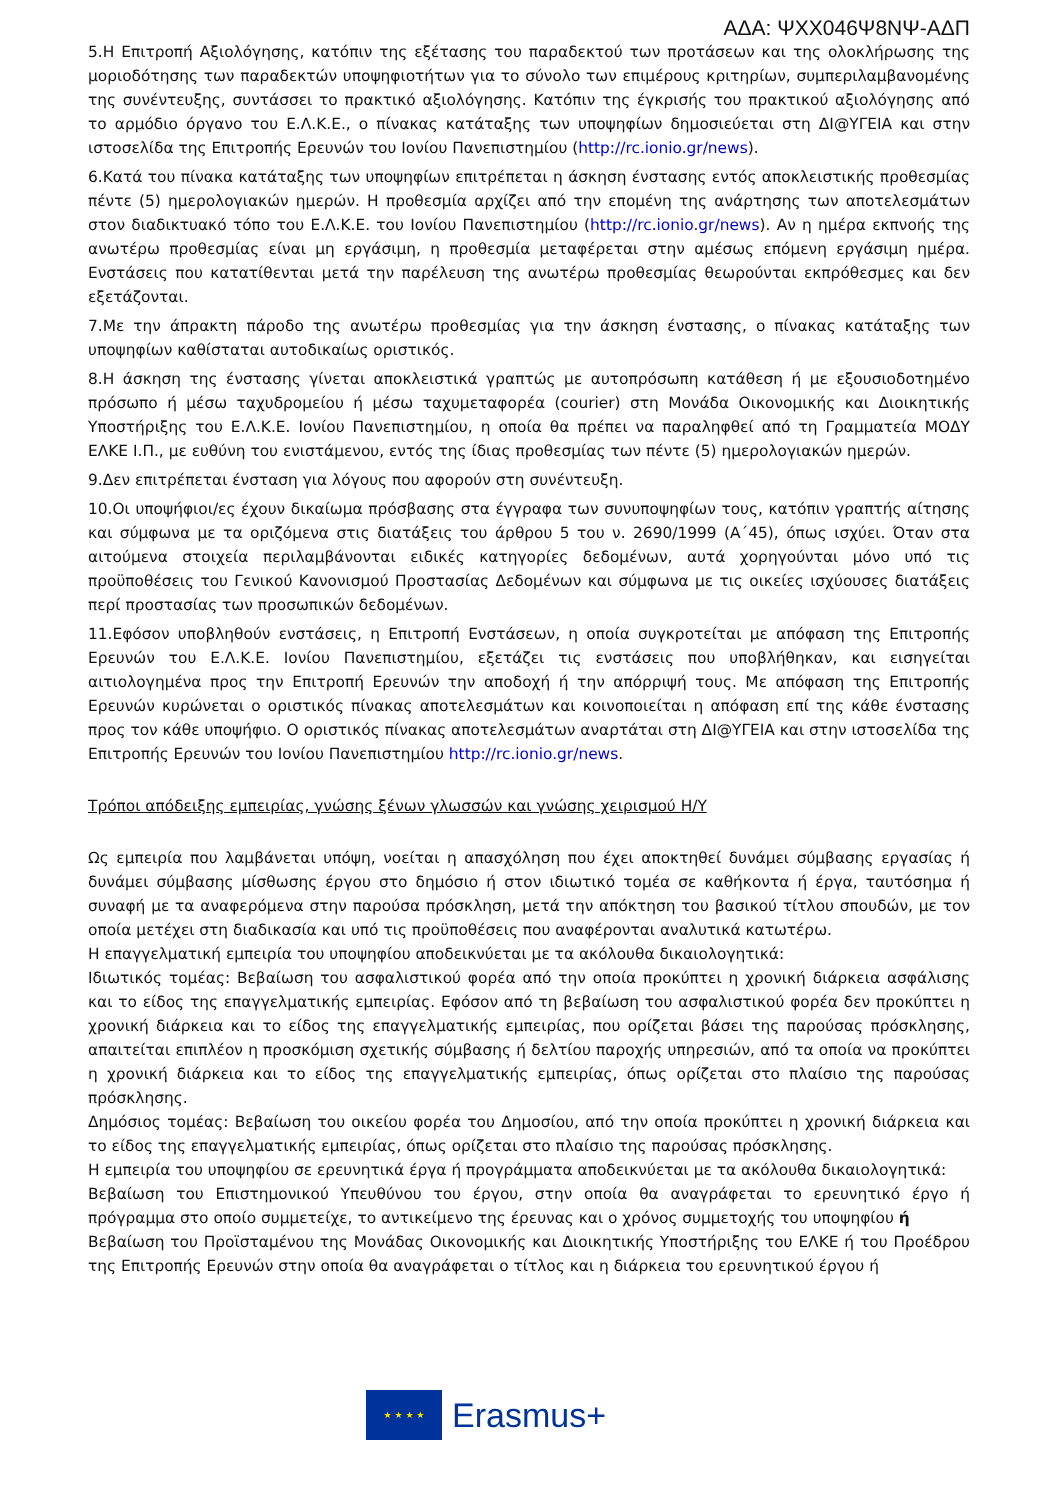ΑΔΑ: ΨΧΧ046Ψ8ΝΨ-ΑΔΠ
5.Η Επιτροπή Αξιολόγησης, κατόπιν της εξέτασης του παραδεκτού των προτάσεων και της ολοκλήρωσης της μοριοδότησης των παραδεκτών υποψηφιοτήτων για το σύνολο των επιμέρους κριτηρίων, συμπεριλαμβανομένης της συνέντευξης, συντάσσει το πρακτικό αξιολόγησης. Κατόπιν της έγκρισής του πρακτικού αξιολόγησης από το αρμόδιο όργανο του Ε.Λ.Κ.Ε., ο πίνακας κατάταξης των υποψηφίων δημοσιεύεται στη ΔΙ@ΥΓΕΙΑ και στην ιστοσελίδα της Επιτροπής Ερευνών του Ιονίου Πανεπιστημίου (http://rc.ionio.gr/news).
6.Κατά του πίνακα κατάταξης των υποψηφίων επιτρέπεται η άσκηση ένστασης εντός αποκλειστικής προθεσμίας πέντε (5) ημερολογιακών ημερών. Η προθεσμία αρχίζει από την επομένη της ανάρτησης των αποτελεσμάτων στον διαδικτυακό τόπο του Ε.Λ.Κ.Ε. του Ιονίου Πανεπιστημίου (http://rc.ionio.gr/news). Αν η ημέρα εκπνοής της ανωτέρω προθεσμίας είναι μη εργάσιμη, η προθεσμία μεταφέρεται στην αμέσως επόμενη εργάσιμη ημέρα. Ενστάσεις που κατατίθενται μετά την παρέλευση της ανωτέρω προθεσμίας θεωρούνται εκπρόθεσμες και δεν εξετάζονται.
7.Με την άπρακτη πάροδο της ανωτέρω προθεσμίας για την άσκηση ένστασης, ο πίνακας κατάταξης των υποψηφίων καθίσταται αυτοδικαίως οριστικός.
8.Η άσκηση της ένστασης γίνεται αποκλειστικά γραπτώς με αυτοπρόσωπη κατάθεση ή με εξουσιοδοτημένο πρόσωπο ή μέσω ταχυδρομείου ή μέσω ταχυμεταφορέα (courier) στη Μονάδα Οικονομικής και Διοικητικής Υποστήριξης του Ε.Λ.Κ.Ε. Ιονίου Πανεπιστημίου, η οποία θα πρέπει να παραληφθεί από τη Γραμματεία ΜΟΔΥ ΕΛΚΕ Ι.Π., με ευθύνη του ενιστάμενου, εντός της ίδιας προθεσμίας των πέντε (5) ημερολογιακών ημερών.
9.Δεν επιτρέπεται ένσταση για λόγους που αφορούν στη συνέντευξη.
10.Οι υποψήφιοι/ες έχουν δικαίωμα πρόσβασης στα έγγραφα των συνυποψηφίων τους, κατόπιν γραπτής αίτησης και σύμφωνα με τα οριζόμενα στις διατάξεις του άρθρου 5 του ν. 2690/1999 (Α΄45), όπως ισχύει. Όταν στα αιτούμενα στοιχεία περιλαμβάνονται ειδικές κατηγορίες δεδομένων, αυτά χορηγούνται μόνο υπό τις προϋποθέσεις του Γενικού Κανονισμού Προστασίας Δεδομένων και σύμφωνα με τις οικείες ισχύουσες διατάξεις περί προστασίας των προσωπικών δεδομένων.
11.Εφόσον υποβληθούν ενστάσεις, η Επιτροπή Ενστάσεων, η οποία συγκροτείται με απόφαση της Επιτροπής Ερευνών του Ε.Λ.Κ.Ε. Ιονίου Πανεπιστημίου, εξετάζει τις ενστάσεις που υποβλήθηκαν, και εισηγείται αιτιολογημένα προς την Επιτροπή Ερευνών την αποδοχή ή την απόρριψή τους. Με απόφαση της Επιτροπής Ερευνών κυρώνεται ο οριστικός πίνακας αποτελεσμάτων και κοινοποιείται η απόφαση επί της κάθε ένστασης προς τον κάθε υποψήφιο. Ο οριστικός πίνακας αποτελεσμάτων αναρτάται στη ΔΙ@ΥΓΕΙΑ και στην ιστοσελίδα της Επιτροπής Ερευνών του Ιονίου Πανεπιστημίου http://rc.ionio.gr/news.
Τρόποι απόδειξης εμπειρίας, γνώσης ξένων γλωσσών και γνώσης χειρισμού Η/Υ
Ως εμπειρία που λαμβάνεται υπόψη, νοείται η απασχόληση που έχει αποκτηθεί δυνάμει σύμβασης εργασίας ή δυνάμει σύμβασης μίσθωσης έργου στο δημόσιο ή στον ιδιωτικό τομέα σε καθήκοντα ή έργα, ταυτόσημα ή συναφή με τα αναφερόμενα στην παρούσα πρόσκληση, μετά την απόκτηση του βασικού τίτλου σπουδών, με τον οποία μετέχει στη διαδικασία και υπό τις προϋποθέσεις που αναφέρονται αναλυτικά κατωτέρω.
Η επαγγελματική εμπειρία του υποψηφίου αποδεικνύεται με τα ακόλουθα δικαιολογητικά:
Ιδιωτικός τομέας: Βεβαίωση του ασφαλιστικού φορέα από την οποία προκύπτει η χρονική διάρκεια ασφάλισης και το είδος της επαγγελματικής εμπειρίας. Εφόσον από τη βεβαίωση του ασφαλιστικού φορέα δεν προκύπτει η χρονική διάρκεια και το είδος της επαγγελματικής εμπειρίας, που ορίζεται βάσει της παρούσας πρόσκλησης, απαιτείται επιπλέον η προσκόμιση σχετικής σύμβασης ή δελτίου παροχής υπηρεσιών, από τα οποία να προκύπτει η χρονική διάρκεια και το είδος της επαγγελματικής εμπειρίας, όπως ορίζεται στο πλαίσιο της παρούσας πρόσκλησης.
Δημόσιος τομέας: Βεβαίωση του οικείου φορέα του Δημοσίου, από την οποία προκύπτει η χρονική διάρκεια και το είδος της επαγγελματικής εμπειρίας, όπως ορίζεται στο πλαίσιο της παρούσας πρόσκλησης.
Η εμπειρία του υποψηφίου σε ερευνητικά έργα ή προγράμματα αποδεικνύεται με τα ακόλουθα δικαιολογητικά:
Βεβαίωση του Επιστημονικού Υπευθύνου του έργου, στην οποία θα αναγράφεται το ερευνητικό έργο ή πρόγραμμα στο οποίο συμμετείχε, το αντικείμενο της έρευνας και ο χρόνος συμμετοχής του υποψηφίου ή
Βεβαίωση του Προϊσταμένου της Μονάδας Οικονομικής και Διοικητικής Υποστήριξης του ΕΛΚΕ ή του Προέδρου της Επιτροπής Ερευνών στην οποία θα αναγράφεται ο τίτλος και η διάρκεια του ερευνητικού έργου ή
★ ★ ★ ★
Erasmus+